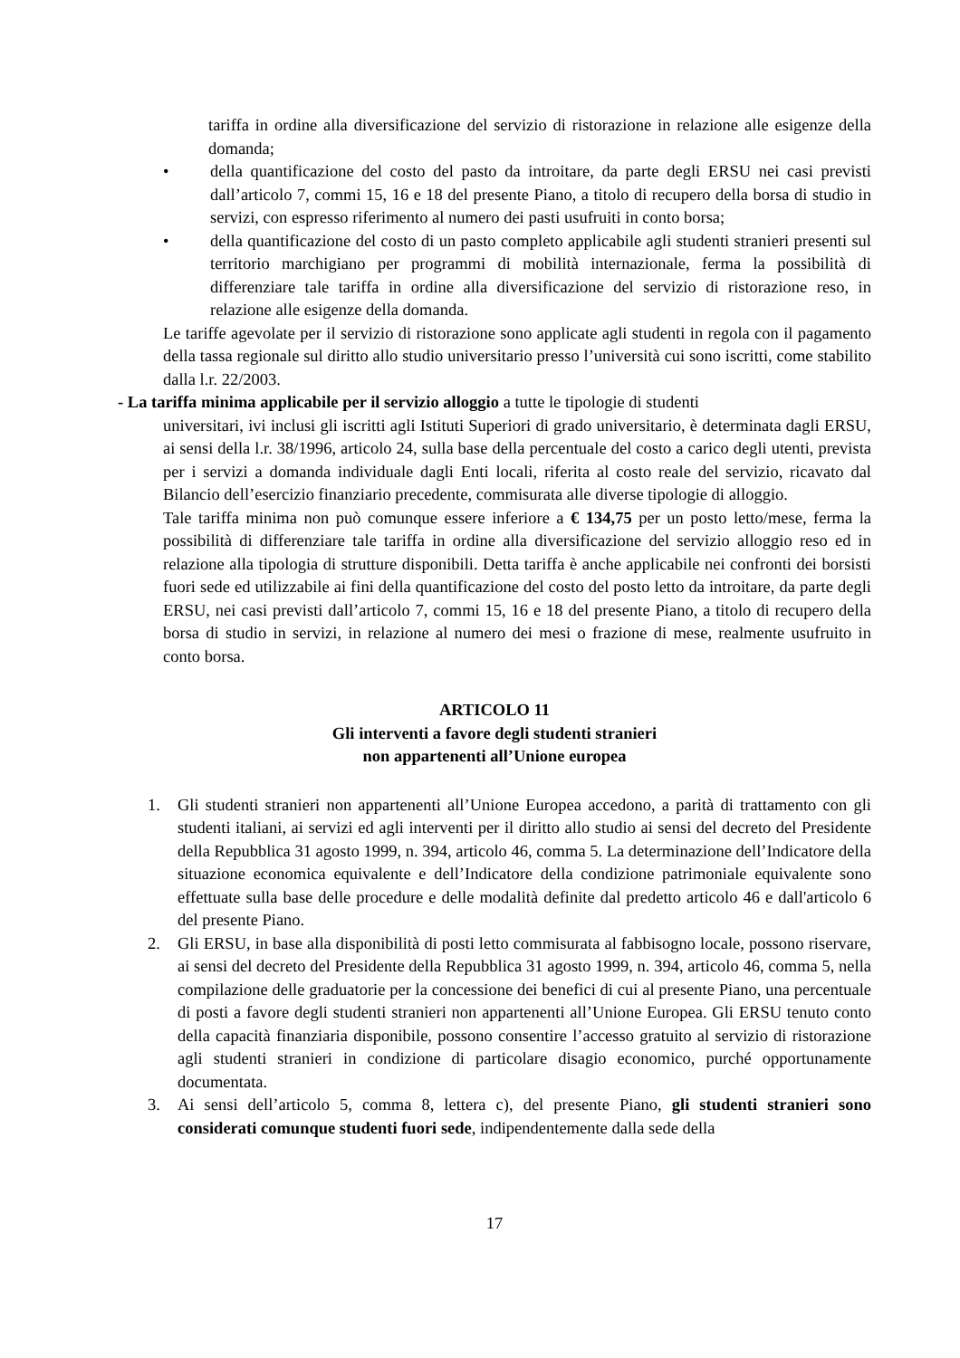tariffa in ordine alla diversificazione del servizio di ristorazione in relazione alle esigenze della domanda;
• della quantificazione del costo del pasto da introitare, da parte degli ERSU nei casi previsti dall’articolo 7, commi 15, 16 e 18 del presente Piano, a titolo di recupero della borsa di studio in servizi, con espresso riferimento al numero dei pasti usufruiti in conto borsa;
• della quantificazione del costo di un pasto completo applicabile agli studenti stranieri presenti sul territorio marchigiano per programmi di mobilità internazionale, ferma la possibilità di differenziare tale tariffa in ordine alla diversificazione del servizio di ristorazione reso, in relazione alle esigenze della domanda.
Le tariffe agevolate per il servizio di ristorazione sono applicate agli studenti in regola con il pagamento della tassa regionale sul diritto allo studio universitario presso l’università cui sono iscritti, come stabilito dalla l.r. 22/2003.
- La tariffa minima applicabile per il servizio alloggio a tutte le tipologie di studenti
universitari, ivi inclusi gli iscritti agli Istituti Superiori di grado universitario, è determinata dagli ERSU, ai sensi della l.r. 38/1996, articolo 24, sulla base della percentuale del costo a carico degli utenti, prevista per i servizi a domanda individuale dagli Enti locali, riferita al costo reale del servizio, ricavato dal Bilancio dell’esercizio finanziario precedente, commisurata alle diverse tipologie di alloggio.
Tale tariffa minima non può comunque essere inferiore a € 134,75 per un posto letto/mese, ferma la possibilità di differenziare tale tariffa in ordine alla diversificazione del servizio alloggio reso ed in relazione alla tipologia di strutture disponibili. Detta tariffa è anche applicabile nei confronti dei borsisti fuori sede ed utilizzabile ai fini della quantificazione del costo del posto letto da introitare, da parte degli ERSU, nei casi previsti dall’articolo 7, commi 15, 16 e 18 del presente Piano, a titolo di recupero della borsa di studio in servizi, in relazione al numero dei mesi o frazione di mese, realmente usufruito in conto borsa.
ARTICOLO 11
Gli interventi a favore degli studenti stranieri
non appartenenti all’Unione europea
1. Gli studenti stranieri non appartenenti all’Unione Europea accedono, a parità di trattamento con gli studenti italiani, ai servizi ed agli interventi per il diritto allo studio ai sensi del decreto del Presidente della Repubblica 31 agosto 1999, n. 394, articolo 46, comma 5. La determinazione dell’Indicatore della situazione economica equivalente e dell’Indicatore della condizione patrimoniale equivalente sono effettuate sulla base delle procedure e delle modalità definite dal predetto articolo 46 e dall'articolo 6 del presente Piano.
2. Gli ERSU, in base alla disponibilità di posti letto commisurata al fabbisogno locale, possono riservare, ai sensi del decreto del Presidente della Repubblica 31 agosto 1999, n. 394, articolo 46, comma 5, nella compilazione delle graduatorie per la concessione dei benefici di cui al presente Piano, una percentuale di posti a favore degli studenti stranieri non appartenenti all’Unione Europea. Gli ERSU tenuto conto della capacità finanziaria disponibile, possono consentire l’accesso gratuito al servizio di ristorazione agli studenti stranieri in condizione di particolare disagio economico, purché opportunamente documentata.
3. Ai sensi dell’articolo 5, comma 8, lettera c), del presente Piano, gli studenti stranieri sono considerati comunque studenti fuori sede, indipendentemente dalla sede della
17